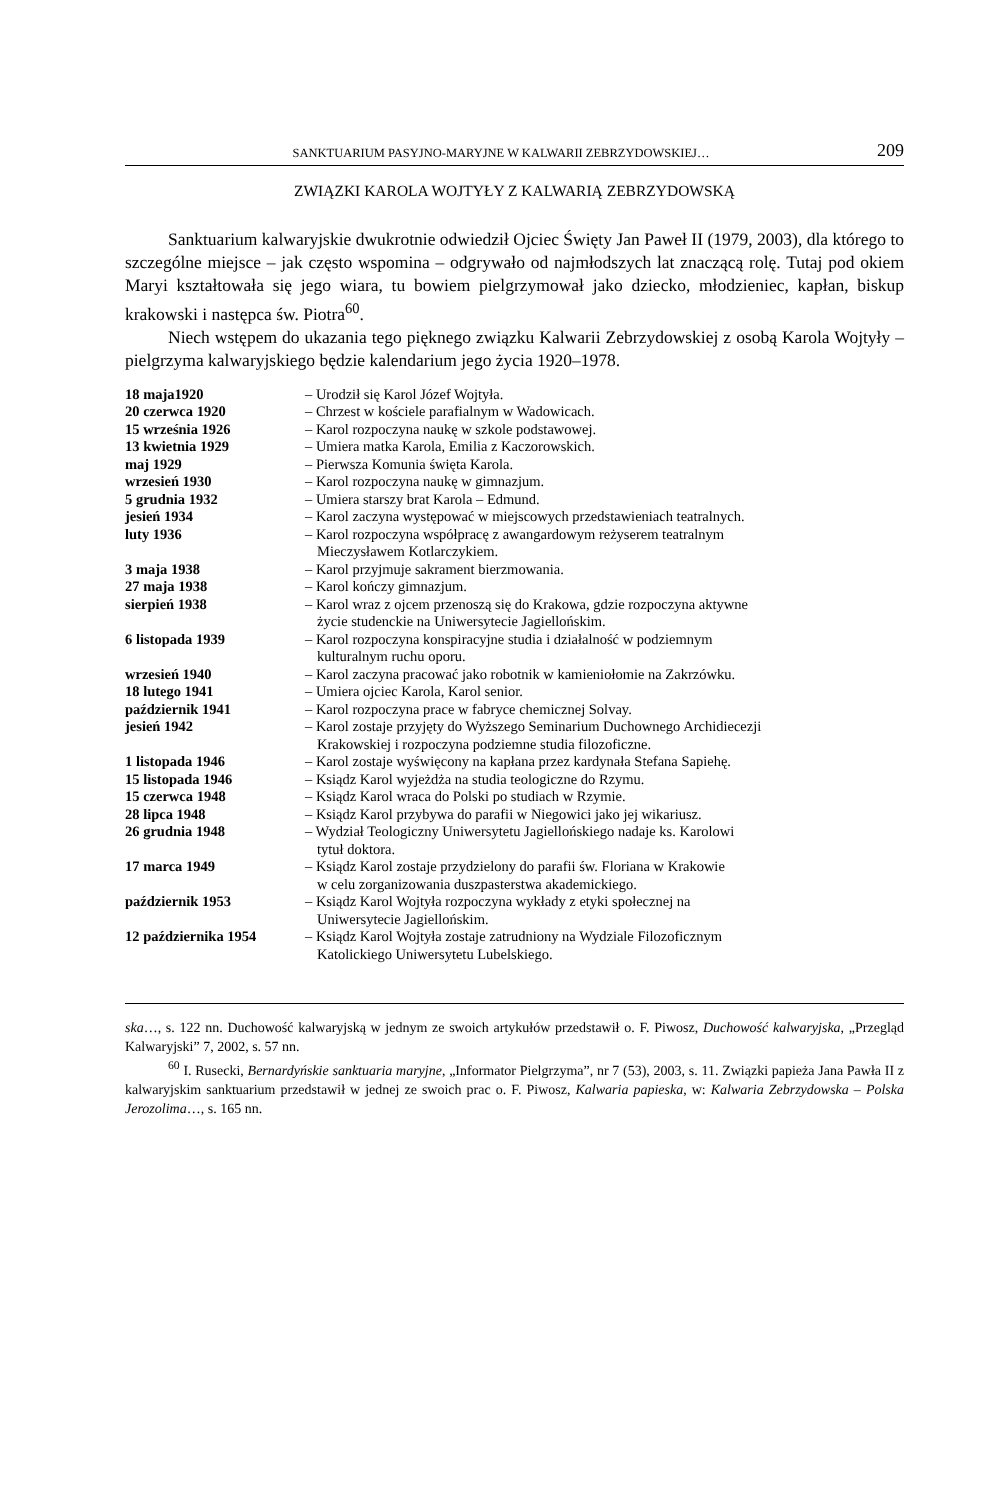SANKTUARIUM PASYJNO-MARYJNE W KALWARII ZEBRZYDOWSKIEJ… 209
ZWIĄZKI KAROLA WOJTYŁY Z KALWARIĄ ZEBRZYDOWSKĄ
Sanktuarium kalwaryjskie dwukrotnie odwiedził Ojciec Święty Jan Paweł II (1979, 2003), dla którego to szczególne miejsce – jak często wspomina – odgrywało od najmłodszych lat znaczącą rolę. Tutaj pod okiem Maryi kształtowała się jego wiara, tu bowiem pielgrzymował jako dziecko, młodzieniec, kapłan, biskup krakowski i następca św. Piotra<sup>60</sup>.
Niech wstępem do ukazania tego pięknego związku Kalwarii Zebrzydowskiej z osobą Karola Wojtyły – pielgrzyma kalwaryjskiego będzie kalendarium jego życia 1920–1978.
| 18 maja1920 | – Urodził się Karol Józef Wojtyła. |
| 20 czerwca 1920 | – Chrzest w kościele parafialnym w Wadowicach. |
| 15 września 1926 | – Karol rozpoczyna naukę w szkole podstawowej. |
| 13 kwietnia 1929 | – Umiera matka Karola, Emilia z Kaczorowskich. |
| maj 1929 | – Pierwsza Komunia święta Karola. |
| wrzesień 1930 | – Karol rozpoczyna naukę w gimnazjum. |
| 5 grudnia 1932 | – Umiera starszy brat Karola – Edmund. |
| jesień 1934 | – Karol zaczyna występować w miejscowych przedstawieniach teatralnych. |
| luty 1936 | – Karol rozpoczyna współpracę z awangardowym reżyserem teatralnym Mieczysławem Kotlarczykiem. |
| 3 maja 1938 | – Karol przyjmuje sakrament bierzmowania. |
| 27 maja 1938 | – Karol kończy gimnazjum. |
| sierpień 1938 | – Karol wraz z ojcem przenoszą się do Krakowa, gdzie rozpoczyna aktywne życie studenckie na Uniwersytecie Jagiellońskim. |
| 6 listopada 1939 | – Karol rozpoczyna konspiracyjne studia i działalność w podziemnym kulturalnym ruchu oporu. |
| wrzesień 1940 | – Karol zaczyna pracować jako robotnik w kamieniołomie na Zakrzówku. |
| 18 lutego 1941 | – Umiera ojciec Karola, Karol senior. |
| październik 1941 | – Karol rozpoczyna prace w fabryce chemicznej Solvay. |
| jesień 1942 | – Karol zostaje przyjęty do Wyższego Seminarium Duchownego Archidiecezji Krakowskiej i rozpoczyna podziemne studia filozoficzne. |
| 1 listopada 1946 | – Karol zostaje wyświęcony na kapłana przez kardynała Stefana Sapiehę. |
| 15 listopada 1946 | – Ksiądz Karol wyjeżdża na studia teologiczne do Rzymu. |
| 15 czerwca 1948 | – Ksiądz Karol wraca do Polski po studiach w Rzymie. |
| 28 lipca 1948 | – Ksiądz Karol przybywa do parafii w Niegowici jako jej wikariusz. |
| 26 grudnia 1948 | – Wydział Teologiczny Uniwersytetu Jagiellońskiego nadaje ks. Karolowi tytuł doktora. |
| 17 marca 1949 | – Ksiądz Karol zostaje przydzielony do parafii św. Floriana w Krakowie w celu zorganizowania duszpasterstwa akademickiego. |
| październik 1953 | – Ksiądz Karol Wojtyła rozpoczyna wykłady z etyki społecznej na Uniwersytecie Jagiellońskim. |
| 12 października 1954 | – Ksiądz Karol Wojtyła zostaje zatrudniony na Wydziale Filozoficznym Katolickiego Uniwersytetu Lubelskiego. |
ska…, s. 122 nn. Duchowość kalwaryjską w jednym ze swoich artykułów przedstawił o. F. Piwosz, Duchowość kalwaryjska, „Przegląd Kalwaryjski” 7, 2002, s. 57 nn.
<sup>60</sup> I. Rusecki, Bernardyńskie sanktuaria maryjne, „Informator Pielgrzyma”, nr 7 (53), 2003, s. 11. Związki papieża Jana Pawła II z kalwaryjskim sanktuarium przedstawił w jednej ze swoich prac o. F. Piwosz, Kalwaria papieska, w: Kalwaria Zebrzydowska – Polska Jerozolima…, s. 165 nn.